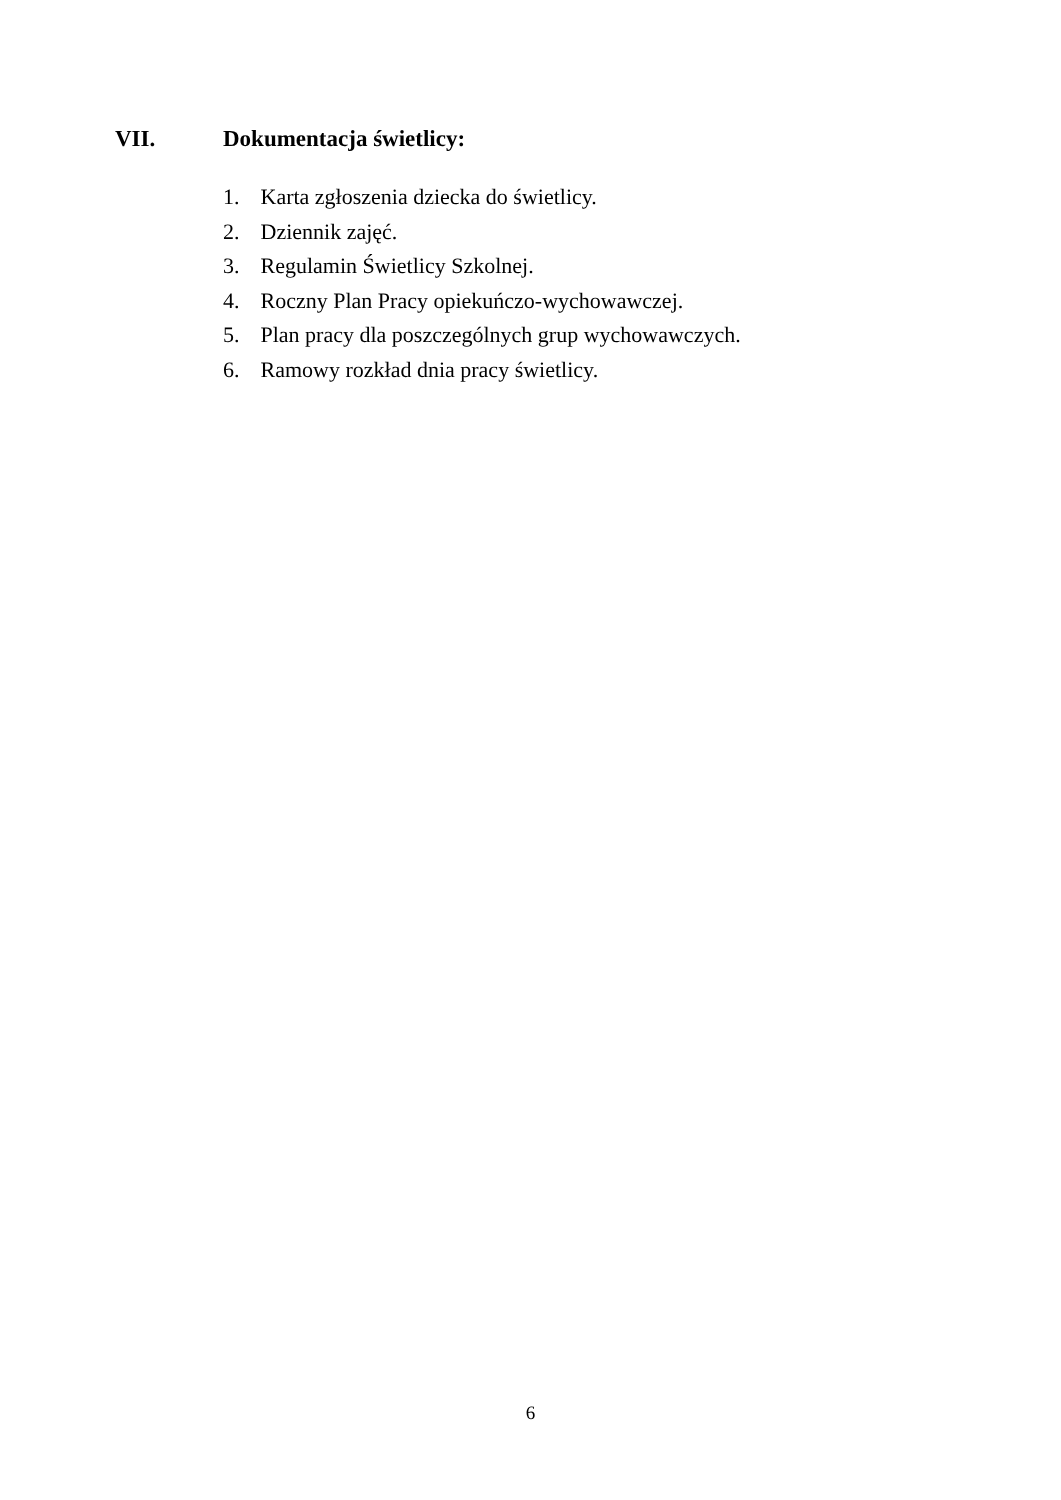VII. Dokumentacja świetlicy:
1. Karta zgłoszenia dziecka do świetlicy.
2. Dziennik zajęć.
3. Regulamin Świetlicy Szkolnej.
4. Roczny Plan Pracy opiekuńczo-wychowawczej.
5. Plan pracy dla poszczególnych grup wychowawczych.
6. Ramowy rozkład dnia pracy świetlicy.
6